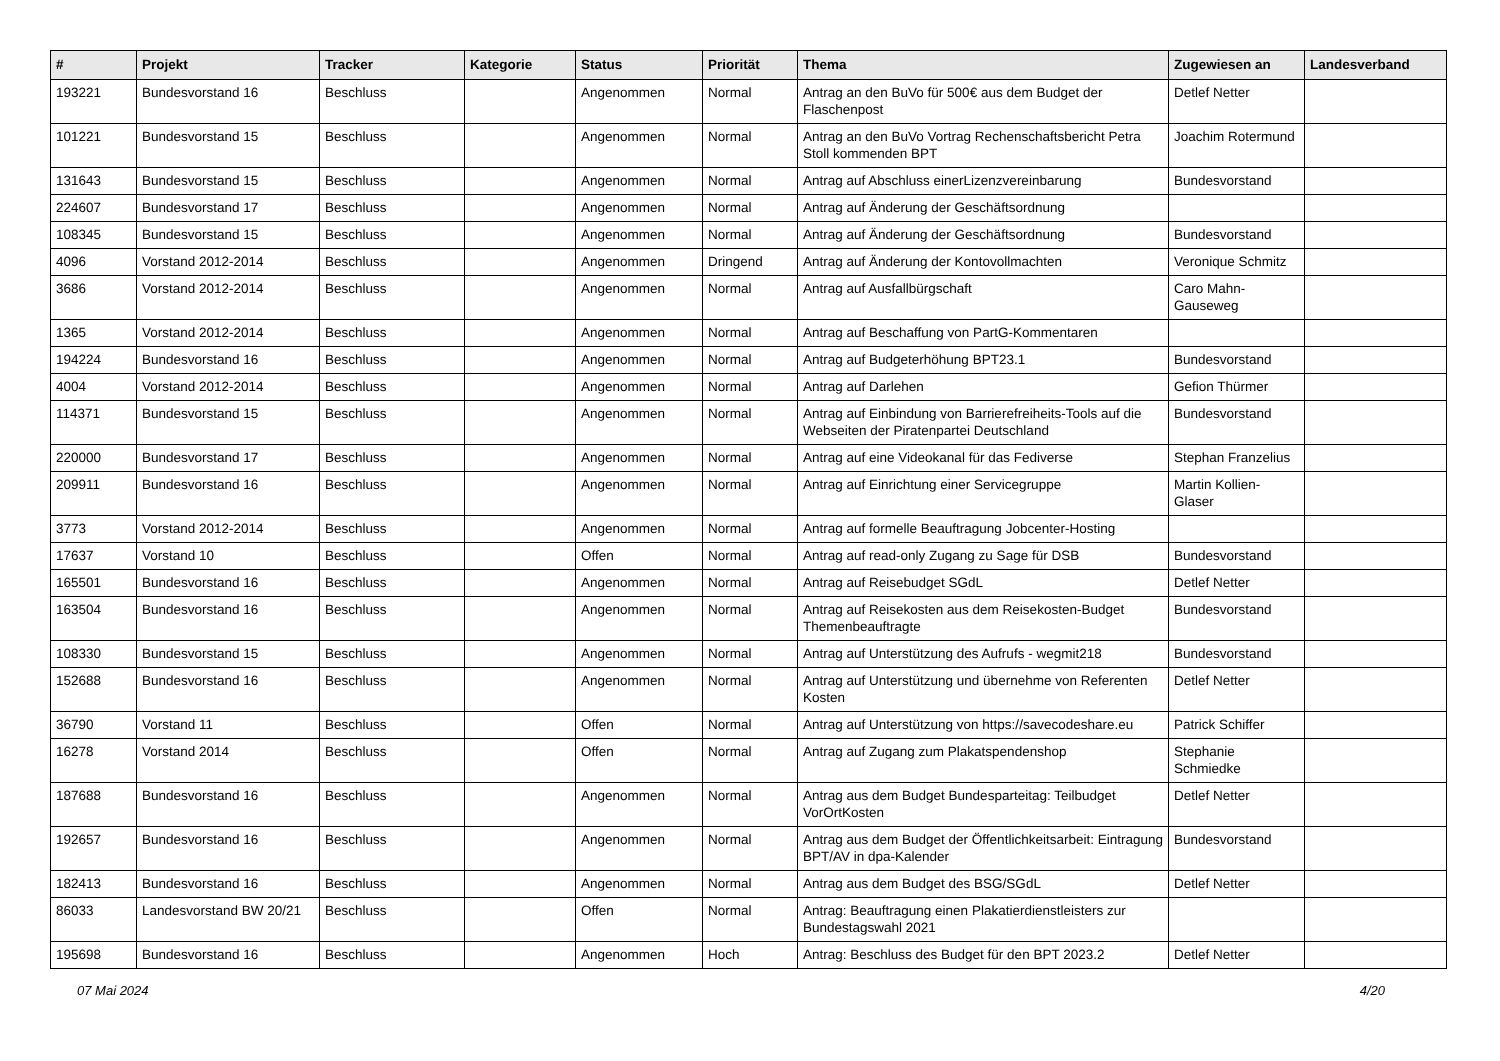| # | Projekt | Tracker | Kategorie | Status | Priorität | Thema | Zugewiesen an | Landesverband |
| --- | --- | --- | --- | --- | --- | --- | --- | --- |
| 193221 | Bundesvorstand 16 | Beschluss | | Angenommen | Normal | Antrag an den BuVo für 500€ aus dem Budget der Flaschenpost | Detlef Netter | |
| 101221 | Bundesvorstand 15 | Beschluss | | Angenommen | Normal | Antrag an den BuVo Vortrag Rechenschaftsbericht Petra Stoll kommenden BPT | Joachim Rotermund | |
| 131643 | Bundesvorstand 15 | Beschluss | | Angenommen | Normal | Antrag auf Abschluss einerLizenzvereinbarung | Bundesvorstand | |
| 224607 | Bundesvorstand 17 | Beschluss | | Angenommen | Normal | Antrag auf Änderung der Geschäftsordnung | | |
| 108345 | Bundesvorstand 15 | Beschluss | | Angenommen | Normal | Antrag auf Änderung der Geschäftsordnung | Bundesvorstand | |
| 4096 | Vorstand 2012-2014 | Beschluss | | Angenommen | Dringend | Antrag auf Änderung der Kontovollmachten | Veronique Schmitz | |
| 3686 | Vorstand 2012-2014 | Beschluss | | Angenommen | Normal | Antrag auf Ausfallbürgschaft | Caro Mahn-Gauseweg | |
| 1365 | Vorstand 2012-2014 | Beschluss | | Angenommen | Normal | Antrag auf Beschaffung von PartG-Kommentaren | | |
| 194224 | Bundesvorstand 16 | Beschluss | | Angenommen | Normal | Antrag auf Budgeterhöhung BPT23.1 | Bundesvorstand | |
| 4004 | Vorstand 2012-2014 | Beschluss | | Angenommen | Normal | Antrag auf Darlehen | Gefion Thürmer | |
| 114371 | Bundesvorstand 15 | Beschluss | | Angenommen | Normal | Antrag auf Einbindung von Barrierefreiheits-Tools auf die Webseiten der Piratenpartei Deutschland | Bundesvorstand | |
| 220000 | Bundesvorstand 17 | Beschluss | | Angenommen | Normal | Antrag auf eine Videokanal für das Fediverse | Stephan Franzelius | |
| 209911 | Bundesvorstand 16 | Beschluss | | Angenommen | Normal | Antrag auf Einrichtung einer Servicegruppe | Martin Kollien-Glaser | |
| 3773 | Vorstand 2012-2014 | Beschluss | | Angenommen | Normal | Antrag auf formelle Beauftragung Jobcenter-Hosting | | |
| 17637 | Vorstand 10 | Beschluss | | Offen | Normal | Antrag auf read-only Zugang zu Sage für DSB | Bundesvorstand | |
| 165501 | Bundesvorstand 16 | Beschluss | | Angenommen | Normal | Antrag auf Reisebudget SGdL | Detlef Netter | |
| 163504 | Bundesvorstand 16 | Beschluss | | Angenommen | Normal | Antrag auf Reisekosten aus dem Reisekosten-Budget Themenbeauftragte | Bundesvorstand | |
| 108330 | Bundesvorstand 15 | Beschluss | | Angenommen | Normal | Antrag auf Unterstützung des Aufrufs - wegmit218 | Bundesvorstand | |
| 152688 | Bundesvorstand 16 | Beschluss | | Angenommen | Normal | Antrag auf Unterstützung und übernehme von Referenten Kosten | Detlef Netter | |
| 36790 | Vorstand 11 | Beschluss | | Offen | Normal | Antrag auf Unterstützung von https://savecodeshare.eu | Patrick Schiffer | |
| 16278 | Vorstand 2014 | Beschluss | | Offen | Normal | Antrag auf Zugang zum Plakatspendenshop | Stephanie Schmiedke | |
| 187688 | Bundesvorstand 16 | Beschluss | | Angenommen | Normal | Antrag aus dem Budget Bundesparteitag: Teilbudget VorOrtKosten | Detlef Netter | |
| 192657 | Bundesvorstand 16 | Beschluss | | Angenommen | Normal | Antrag aus dem Budget der Öffentlichkeitsarbeit: Eintragung BPT/AV in dpa-Kalender | Bundesvorstand | |
| 182413 | Bundesvorstand 16 | Beschluss | | Angenommen | Normal | Antrag aus dem Budget des BSG/SGdL | Detlef Netter | |
| 86033 | Landesvorstand BW 20/21 | Beschluss | | Offen | Normal | Antrag: Beauftragung einen Plakatierdienstleisters zur Bundestagswahl 2021 | | |
| 195698 | Bundesvorstand 16 | Beschluss | | Angenommen | Hoch | Antrag: Beschluss des Budget für den BPT 2023.2 | Detlef Netter | |
07 Mai 2024 4/20